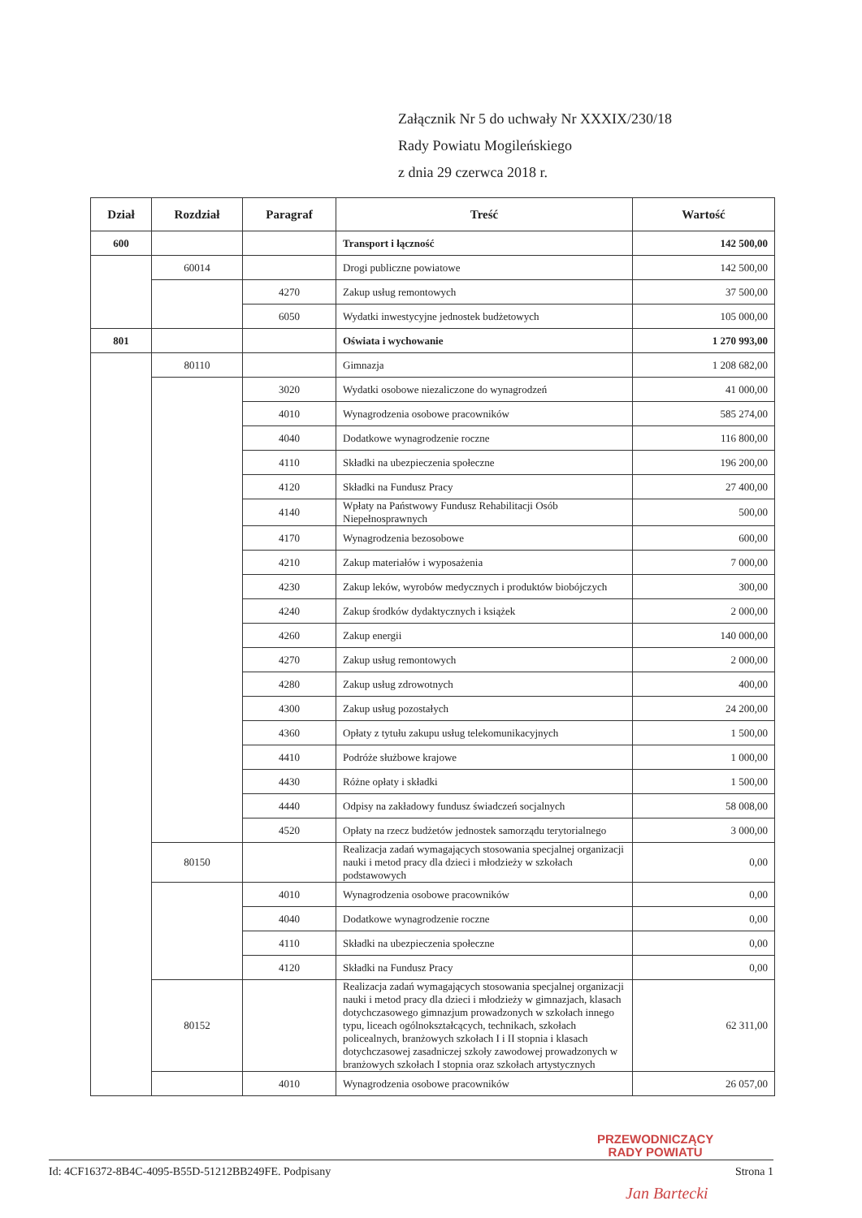Załącznik Nr 5 do uchwały Nr XXXIX/230/18
Rady Powiatu Mogileńskiego
z dnia 29 czerwca 2018 r.
| Dział | Rozdział | Paragraf | Treść | Wartość |
| --- | --- | --- | --- | --- |
| 600 | | | Transport i łączność | 142 500,00 |
| | 60014 | | Drogi publiczne powiatowe | 142 500,00 |
| | | 4270 | Zakup usług remontowych | 37 500,00 |
| | | 6050 | Wydatki inwestycyjne jednostek budżetowych | 105 000,00 |
| 801 | | | Oświata i wychowanie | 1 270 993,00 |
| | 80110 | | Gimnazja | 1 208 682,00 |
| | | 3020 | Wydatki osobowe niezaliczone do wynagrodzeń | 41 000,00 |
| | | 4010 | Wynagrodzenia osobowe pracowników | 585 274,00 |
| | | 4040 | Dodatkowe wynagrodzenie roczne | 116 800,00 |
| | | 4110 | Składki na ubezpieczenia społeczne | 196 200,00 |
| | | 4120 | Składki na Fundusz Pracy | 27 400,00 |
| | | 4140 | Wpłaty na Państwowy Fundusz Rehabilitacji Osób Niepełnosprawnych | 500,00 |
| | | 4170 | Wynagrodzenia bezosobowe | 600,00 |
| | | 4210 | Zakup materiałów i wyposażenia | 7 000,00 |
| | | 4230 | Zakup leków, wyrobów medycznych i produktów biobójczych | 300,00 |
| | | 4240 | Zakup środków dydaktycznych i książek | 2 000,00 |
| | | 4260 | Zakup energii | 140 000,00 |
| | | 4270 | Zakup usług remontowych | 2 000,00 |
| | | 4280 | Zakup usług zdrowotnych | 400,00 |
| | | 4300 | Zakup usług pozostałych | 24 200,00 |
| | | 4360 | Opłaty z tytułu zakupu usług telekomunikacyjnych | 1 500,00 |
| | | 4410 | Podróże służbowe krajowe | 1 000,00 |
| | | 4430 | Różne opłaty i składki | 1 500,00 |
| | | 4440 | Odpisy na zakładowy fundusz świadczeń socjalnych | 58 008,00 |
| | | 4520 | Opłaty na rzecz budżetów jednostek samorządu terytorialnego | 3 000,00 |
| | 80150 | | Realizacja zadań wymagających stosowania specjalnej organizacji nauki i metod pracy dla dzieci i młodzieży w szkołach podstawowych | 0,00 |
| | | 4010 | Wynagrodzenia osobowe pracowników | 0,00 |
| | | 4040 | Dodatkowe wynagrodzenie roczne | 0,00 |
| | | 4110 | Składki na ubezpieczenia społeczne | 0,00 |
| | | 4120 | Składki na Fundusz Pracy | 0,00 |
| | 80152 | | Realizacja zadań wymagających stosowania specjalnej organizacji nauki i metod pracy dla dzieci i młodzieży w gimnazjach, klasach dotychczasowego gimnazjum prowadzonych w szkołach innego typu, liceach ogólnokształcących, technikach, szkołach policealnych, branżowych szkołach I i II stopnia i klasach dotychczasowej zasadniczej szkoły zawodowej prowadzonych w branżowych szkołach I stopnia oraz szkołach artystycznych | 62 311,00 |
| | | 4010 | Wynagrodzenia osobowe pracowników | 26 057,00 |
PRZEWODNICZĄCY
RADY POWIATU
Id: 4CF16372-8B4C-4095-B55D-51212BB249FE. Podpisany Strona 1
Jan Bartecki